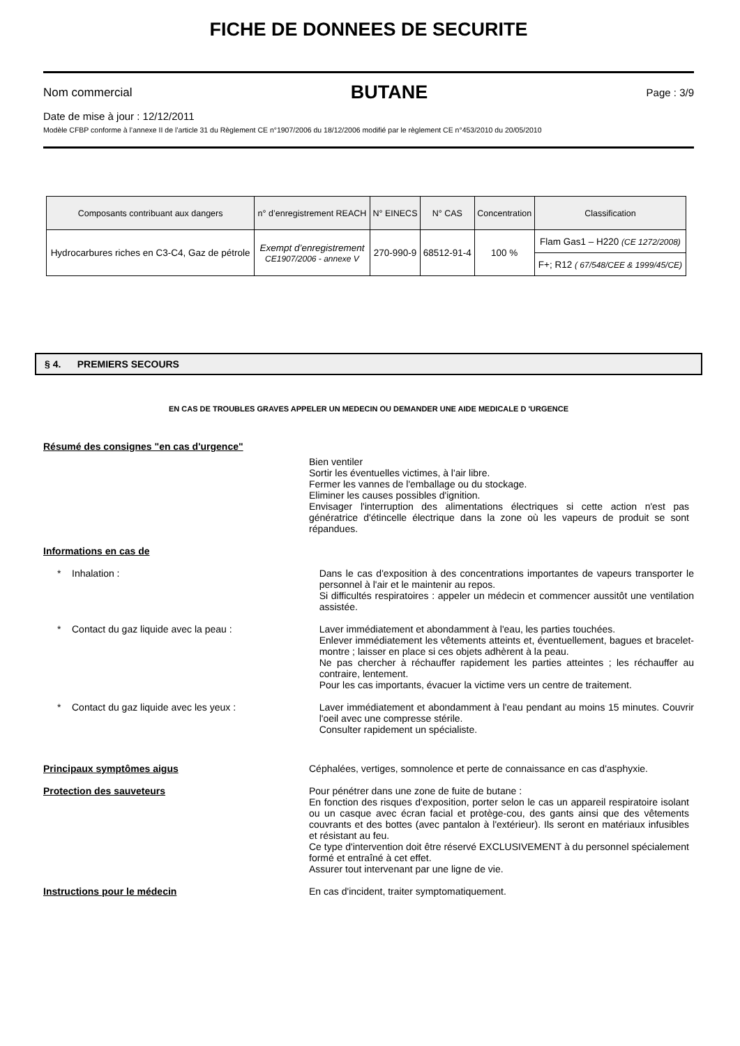FICHE DE DONNEES DE SECURITE
Nom commercial BUTANE Page : 3/9
Date de mise à jour : 12/12/2011
Modèle CFBP conforme à l’annexe II de l’article 31 du Règlement CE n°1907/2006 du 18/12/2006 modifié par le règlement CE n°453/2010 du 20/05/2010
| Composants contribuant aux dangers | n° d’enregistrement REACH | N° EINECS | N° CAS | Concentration | Classification |
| --- | --- | --- | --- | --- | --- |
| Hydrocarbures riches en C3-C4, Gaz de pétrole | Exempt d’enregistrement CE1907/2006 - annexe V | 270-990-9 | 68512-91-4 | 100 % | Flam Gas1 – H220 (CE 1272/2008) |
| | | | | | F+; R12 ( 67/548/CEE & 1999/45/CE) |
§ 4. PREMIERS SECOURS
EN CAS DE TROUBLES GRAVES APPELER UN MEDECIN OU DEMANDER UNE AIDE MEDICALE D 'URGENCE
Résumé des consignes "en cas d'urgence"
Bien ventiler
Sortir les éventuelles victimes, à l'air libre.
Fermer les vannes de l'emballage ou du stockage.
Eliminer les causes possibles d'ignition.
Envisager l'interruption des alimentations électriques si cette action n'est pas génératrice d'étincelle électrique dans la zone où les vapeurs de produit se sont répandues.
Informations en cas de
* Inhalation : Dans le cas d'exposition à des concentrations importantes de vapeurs transporter le personnel à l'air et le maintenir au repos.
Si difficultés respiratoires : appeler un médecin et commencer aussitôt une ventilation assistée.
* Contact du gaz liquide avec la peau : Laver immédiatement et abondamment à l'eau, les parties touchées.
Enlever immédiatement les vêtements atteints et, éventuellement, bagues et bracelet-montre ; laisser en place si ces objets adhèrent à la peau.
Ne pas chercher à réchauffer rapidement les parties atteintes ; les réchauffer au contraire, lentement.
Pour les cas importants, évacuer la victime vers un centre de traitement.
* Contact du gaz liquide avec les yeux : Laver immédiatement et abondamment à l'eau pendant au moins 15 minutes. Couvrir l'oeil avec une compresse stérile.
Consulter rapidement un spécialiste.
Principaux symptômes aigus Céphalées, vertiges, somnolence et perte de connaissance en cas d'asphyxie.
Protection des sauveteurs Pour pénétrer dans une zone de fuite de butane :
En fonction des risques d'exposition, porter selon le cas un appareil respiratoire isolant ou un casque avec écran facial et protège-cou, des gants ainsi que des vêtements couvrants et des bottes (avec pantalon à l'extérieur). Ils seront en matériaux infusibles et résistant au feu.
Ce type d'intervention doit être réservé EXCLUSIVEMENT à du personnel spécialement formé et entraîné à cet effet.
Assurer tout intervenant par une ligne de vie.
Instructions pour le médecin En cas d'incident, traiter symptomatiquement.